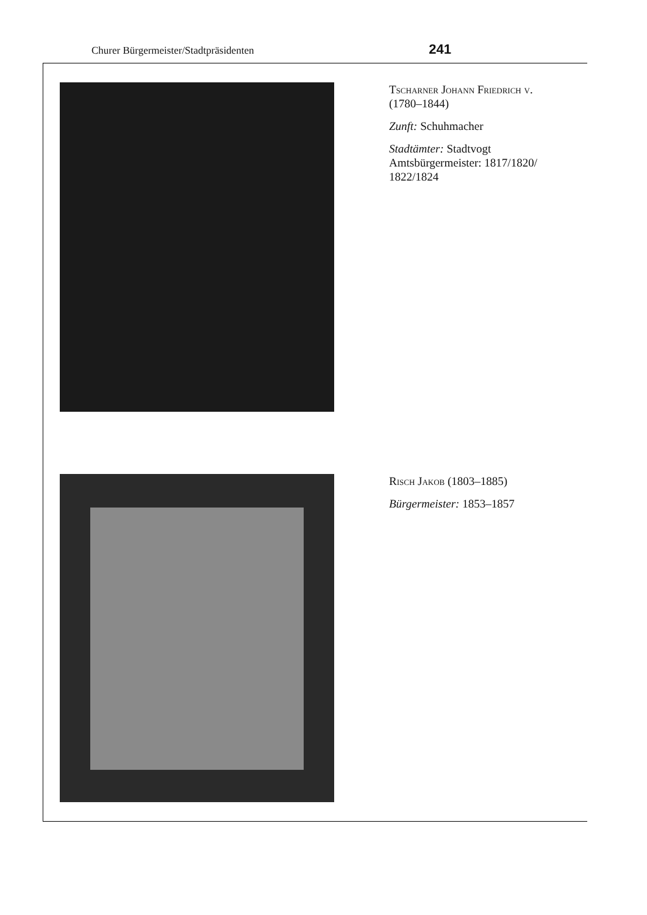Churer Bürgermeister/Stadtpräsidenten 241
Tscharner Johann Friedrich v.
(1780–1844)
Zunft: Schuhmacher
Stadtämter: Stadtvogt
Amtsbürgermeister: 1817/1820/
1822/1824
Risch Jakob (1803–1885)
Bürgermeister: 1853–1857